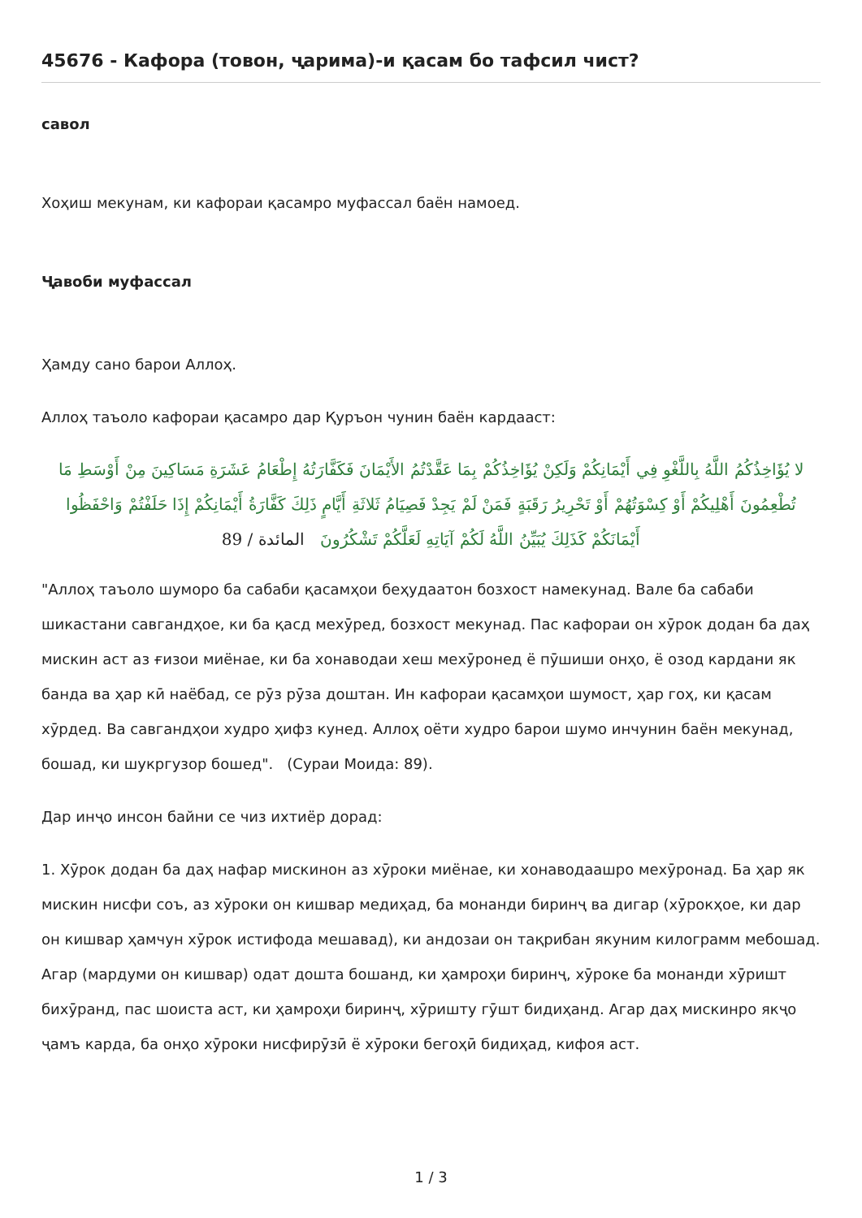45676 - Кафора (товон, ҷарима)-и қасам бо тафсил чист?
савол
Хоҳиш мекунам, ки кафораи қасамро муфассал баён намоед.
Ҷавоби муфассал
Ҳамду сано барои Аллоҳ.
Аллоҳ таъоло кафораи қасамро дар Қуръон чунин баён кардааст:
لا يُؤَاخِذُكُمُ اللَّهُ بِاللَّغْوِ فِي أَيْمَانِكُمْ وَلَكِنْ يُؤَاخِذُكُمْ بِمَا عَقَّدْتُمُ الأَيْمَانَ فَكَفَّارَتُهُ إِطْعَامُ عَشَرَةِ مَسَاكِينَ مِنْ أَوْسَطِ مَا تُطْعِمُونَ أَهْلِيكُمْ أَوْ كِسْوَتُهُمْ أَوْ تَحْرِيرُ رَقَبَةٍ فَمَنْ لَمْ يَجِدْ فَصِيَامُ ثَلاثَةِ أَيَّامٍ ذَلِكَ كَفَّارَةُ أَيْمَانِكُمْ إِذَا حَلَفْتُمْ وَاحْفَظُوا أَيْمَانَكُمْ كَذَلِكَ يُبَيِّنُ اللَّهُ لَكُمْ آيَاتِهِ لَعَلَّكُمْ تَشْكُرُونَ المائدة / 89
"Аллоҳ таъоло шуморо ба сабаби қасамҳои беҳудаатон бозхост намекунад. Вале ба сабаби шикастани савгандҳое, ки ба қасд мехӯред, бозхост мекунад. Пас кафораи он хӯрок додан ба даҳ мискин аст аз ғизои миёнае, ки ба хонаводаи хеш мехӯронед ё пӯшиши онҳо, ё озод кардани як банда ва ҳар кӣ наёбад, се рӯз рӯза доштан. Ин кафораи қасамҳои шумост, ҳар гоҳ, ки қасам хӯрдед. Ва савгандҳои худро ҳифз кунед. Аллоҳ оёти худро барои шумо инчунин баён мекунад, бошад, ки шукргузор бошед". (Сураи Моида: 89).
Дар инҷо инсон байни се чиз ихтиёр дорад:
1. Хӯрок додан ба даҳ нафар мискинон аз хӯроки миёнае, ки хонаводаашро мехӯронад. Ба ҳар як мискин нисфи соъ, аз хӯроки он кишвар медиҳад, ба монанди биринҷ ва дигар (хӯрокҳое, ки дар он кишвар ҳамчун хӯрок истифода мешавад), ки андозаи он тақрибан якуним килограмм мебошад. Агар (мардуми он кишвар) одат дошта бошанд, ки ҳамроҳи биринҷ, хӯроке ба монанди хӯришт бихӯранд, пас шоиста аст, ки ҳамроҳи биринҷ, хӯришту гӯшт бидиҳанд. Агар даҳ мискинро якҷо ҷамъ карда, ба онҳо хӯроки нисфирӯзӣ ё хӯроки бегоҳӣ бидиҳад, кифоя аст.
1 / 3